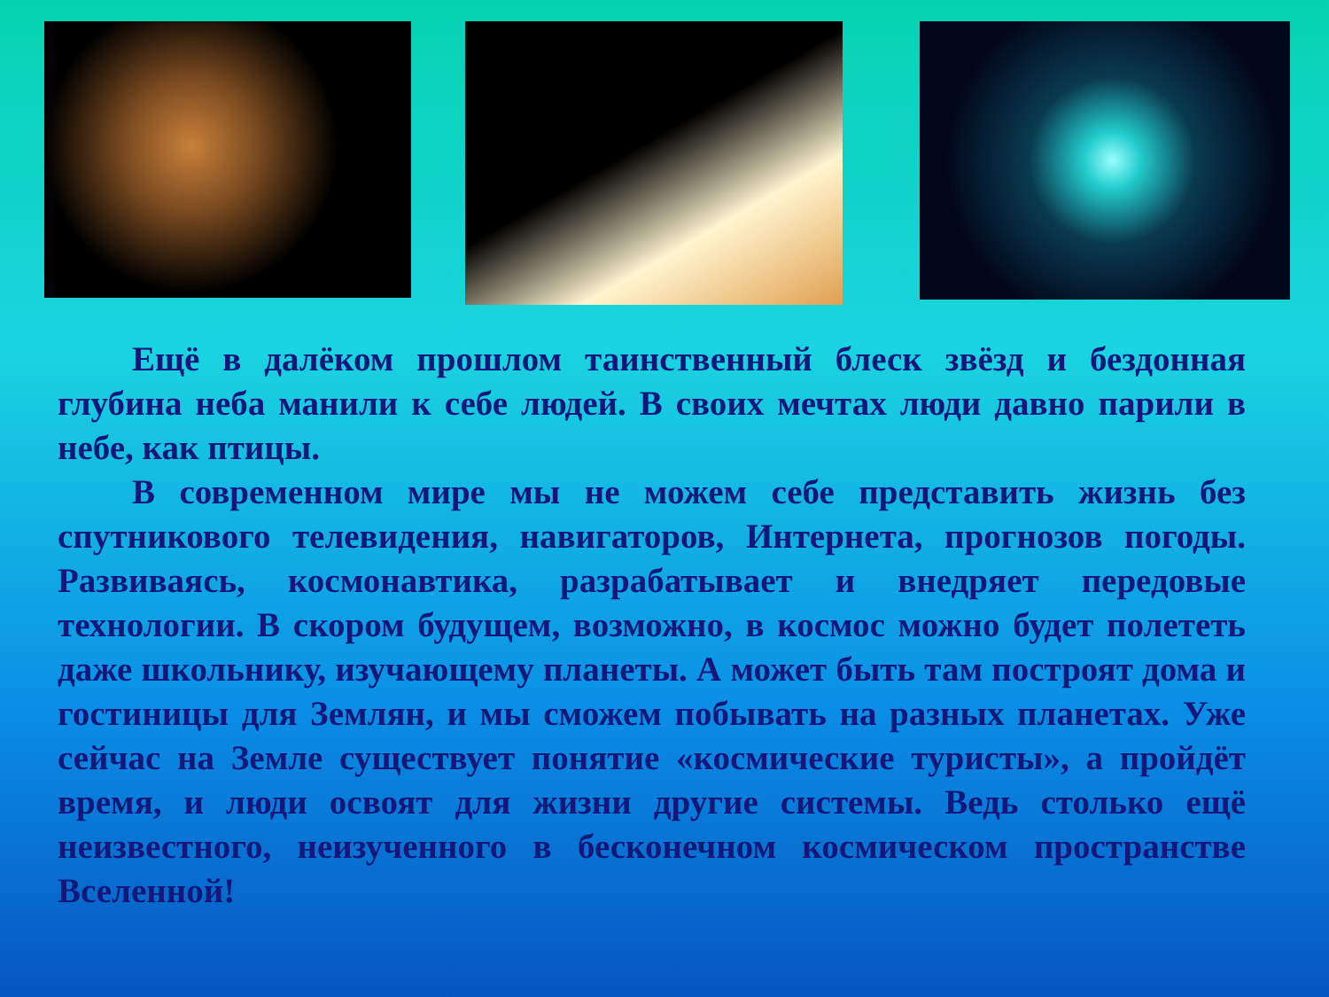Ещё в далёком прошлом таинственный блеск звёзд и бездонная глубина неба манили к себе людей. В своих мечтах люди давно парили в небе, как птицы.
В современном мире мы не можем себе представить жизнь без спутникового телевидения, навигаторов, Интернета, прогнозов погоды. Развиваясь, космонавтика, разрабатывает и внедряет передовые технологии. В скором будущем, возможно, в космос можно будет полететь даже школьнику, изучающему планеты. А может быть там построят дома и гостиницы для Землян, и мы сможем побывать на разных планетах. Уже сейчас на Земле существует понятие «космические туристы», а пройдёт время, и люди освоят для жизни другие системы. Ведь столько ещё неизвестного, неизученного в бесконечном космическом пространстве Вселенной!